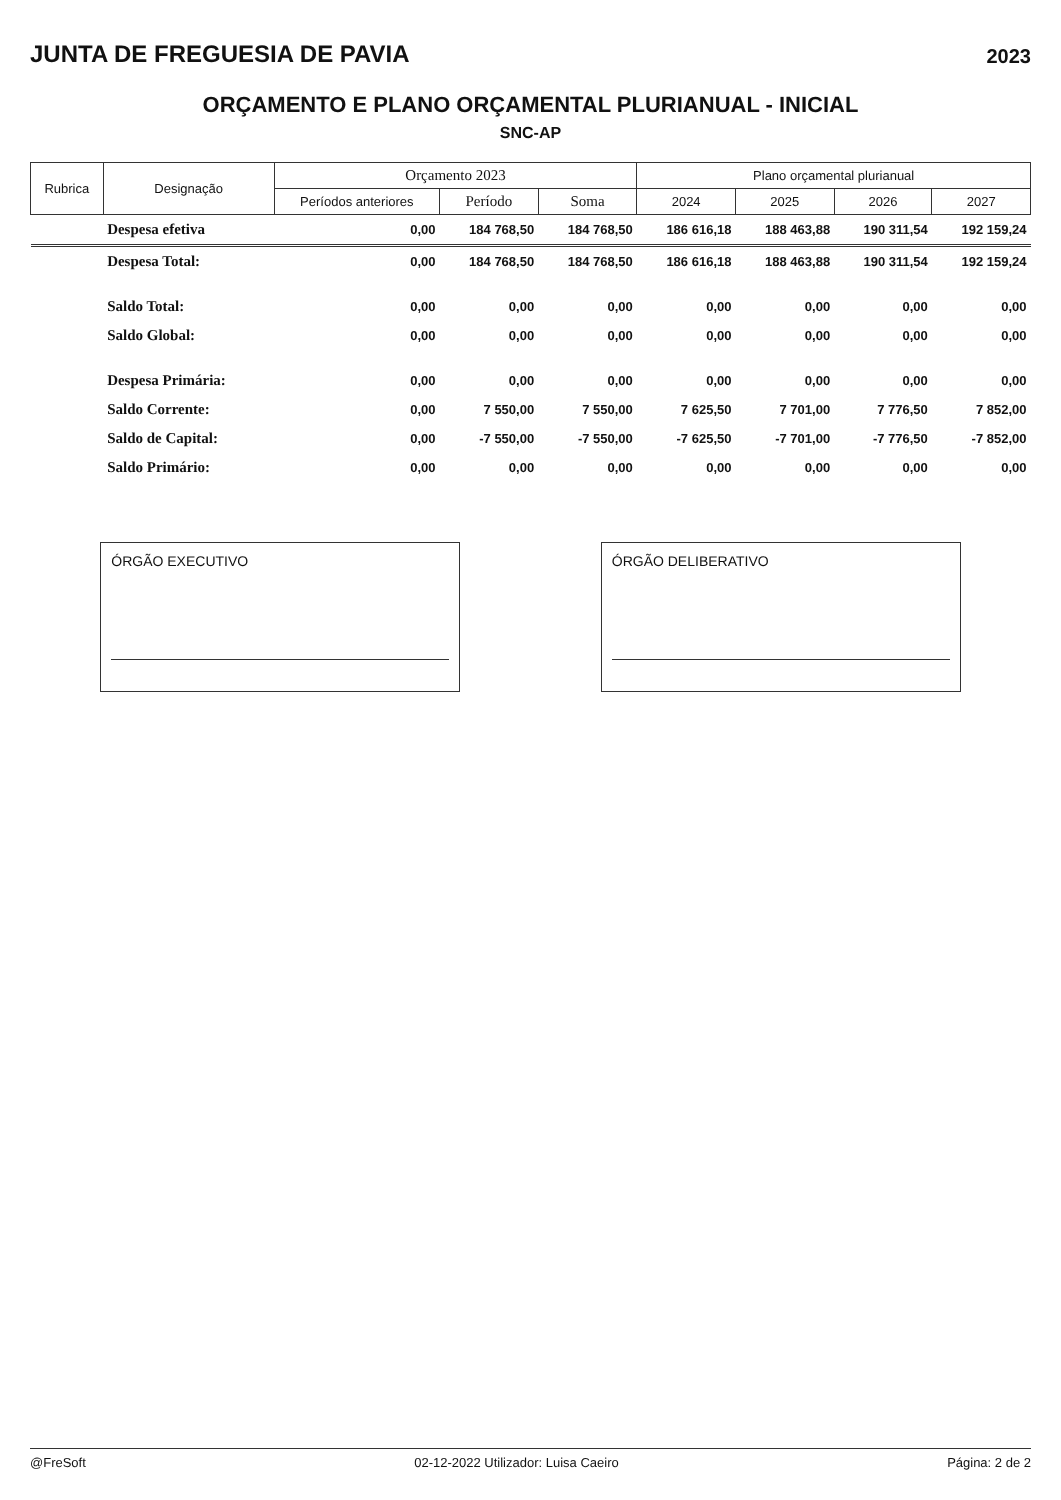JUNTA DE FREGUESIA DE PAVIA
2023
ORÇAMENTO E PLANO ORÇAMENTAL PLURIANUAL - INICIAL
SNC-AP
| Rubrica | Designação | Orçamento 2023 | | | Plano orçamental plurianual | | | |
| --- | --- | --- | --- | --- | --- | --- | --- | --- |
| | | Períodos anteriores | Período | Soma | 2024 | 2025 | 2026 | 2027 |
| | Despesa efetiva | 0,00 | 184 768,50 | 184 768,50 | 186 616,18 | 188 463,88 | 190 311,54 | 192 159,24 |
| | Despesa Total: | 0,00 | 184 768,50 | 184 768,50 | 186 616,18 | 188 463,88 | 190 311,54 | 192 159,24 |
| | Saldo Total: | 0,00 | 0,00 | 0,00 | 0,00 | 0,00 | 0,00 | 0,00 |
| | Saldo Global: | 0,00 | 0,00 | 0,00 | 0,00 | 0,00 | 0,00 | 0,00 |
| | Despesa Primária: | 0,00 | 0,00 | 0,00 | 0,00 | 0,00 | 0,00 | 0,00 |
| | Saldo Corrente: | 0,00 | 7 550,00 | 7 550,00 | 7 625,50 | 7 701,00 | 7 776,50 | 7 852,00 |
| | Saldo de Capital: | 0,00 | -7 550,00 | -7 550,00 | -7 625,50 | -7 701,00 | -7 776,50 | -7 852,00 |
| | Saldo Primário: | 0,00 | 0,00 | 0,00 | 0,00 | 0,00 | 0,00 | 0,00 |
ÓRGÃO EXECUTIVO ÓRGÃO DELIBERATIVO
@FreSoft 02-12-2022 Utilizador: Luisa Caeiro Página: 2 de 2